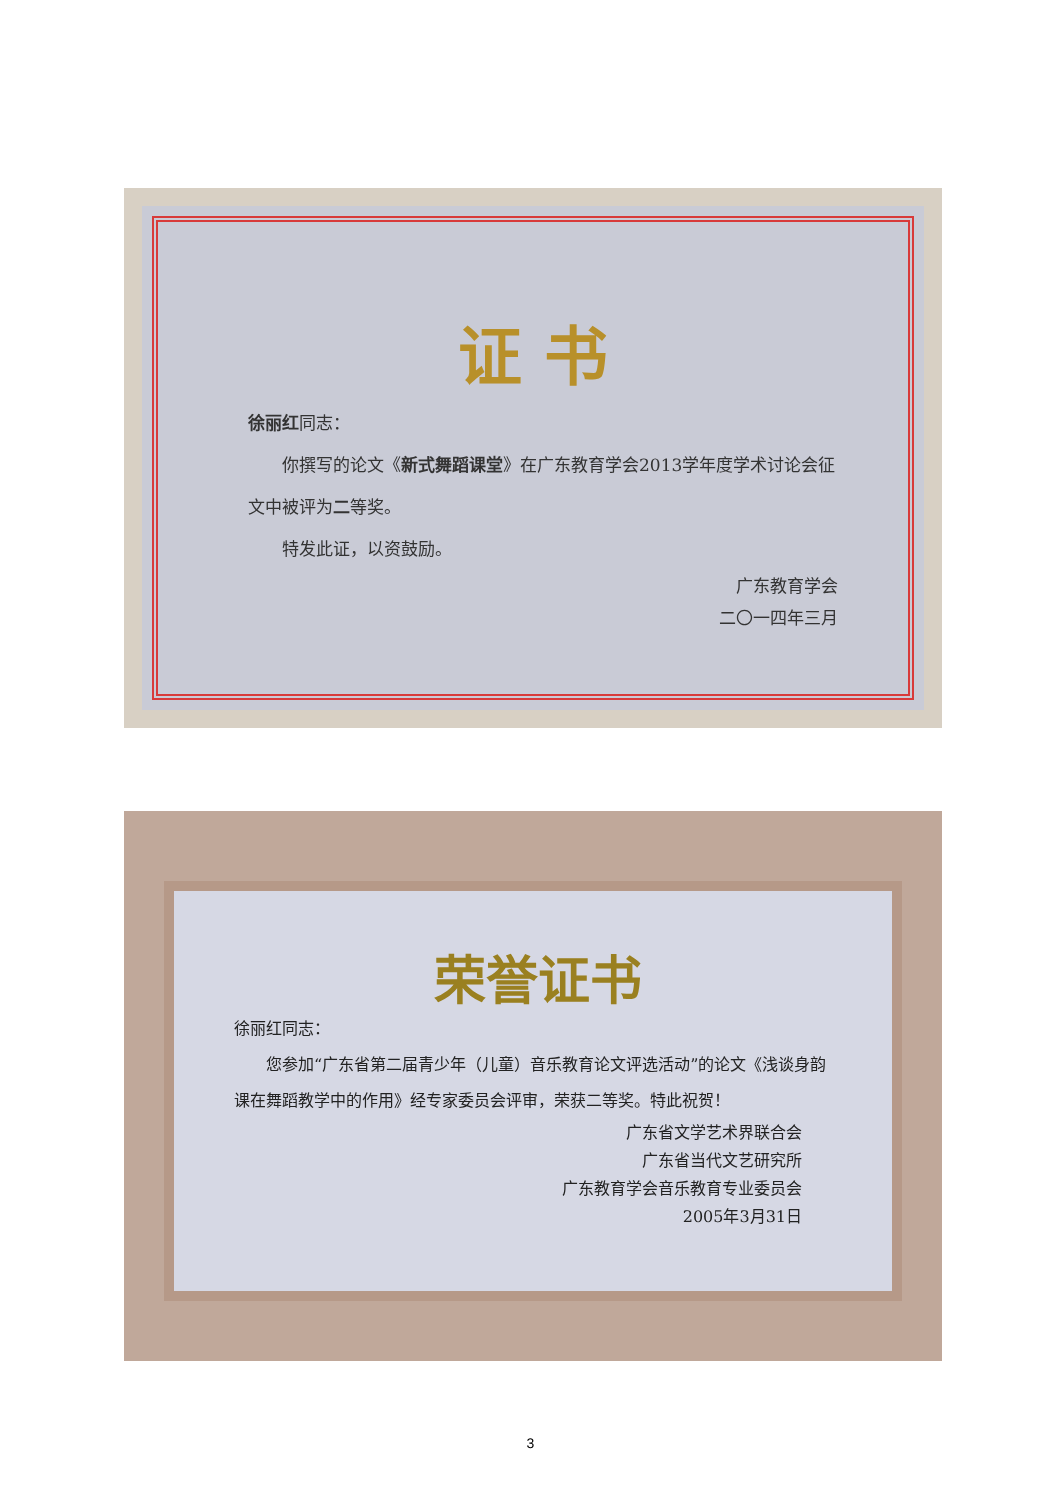证 书
徐丽红同志：
你撰写的论文《新式舞蹈课堂》在广东教育学会2013学年度学术讨论会征文中被评为二等奖。
特发此证，以资鼓励。
广东教育学会
二〇一四年三月
荣誉证书
徐丽红同志：
您参加“广东省第二届青少年（儿童）音乐教育论文评选活动”的论文《浅谈身韵课在舞蹈教学中的作用》经专家委员会评审，荣获二等奖。特此祝贺！
广东省文学艺术界联合会
广东省当代文艺研究所
广东教育学会音乐教育专业委员会
2005年3月31日
3